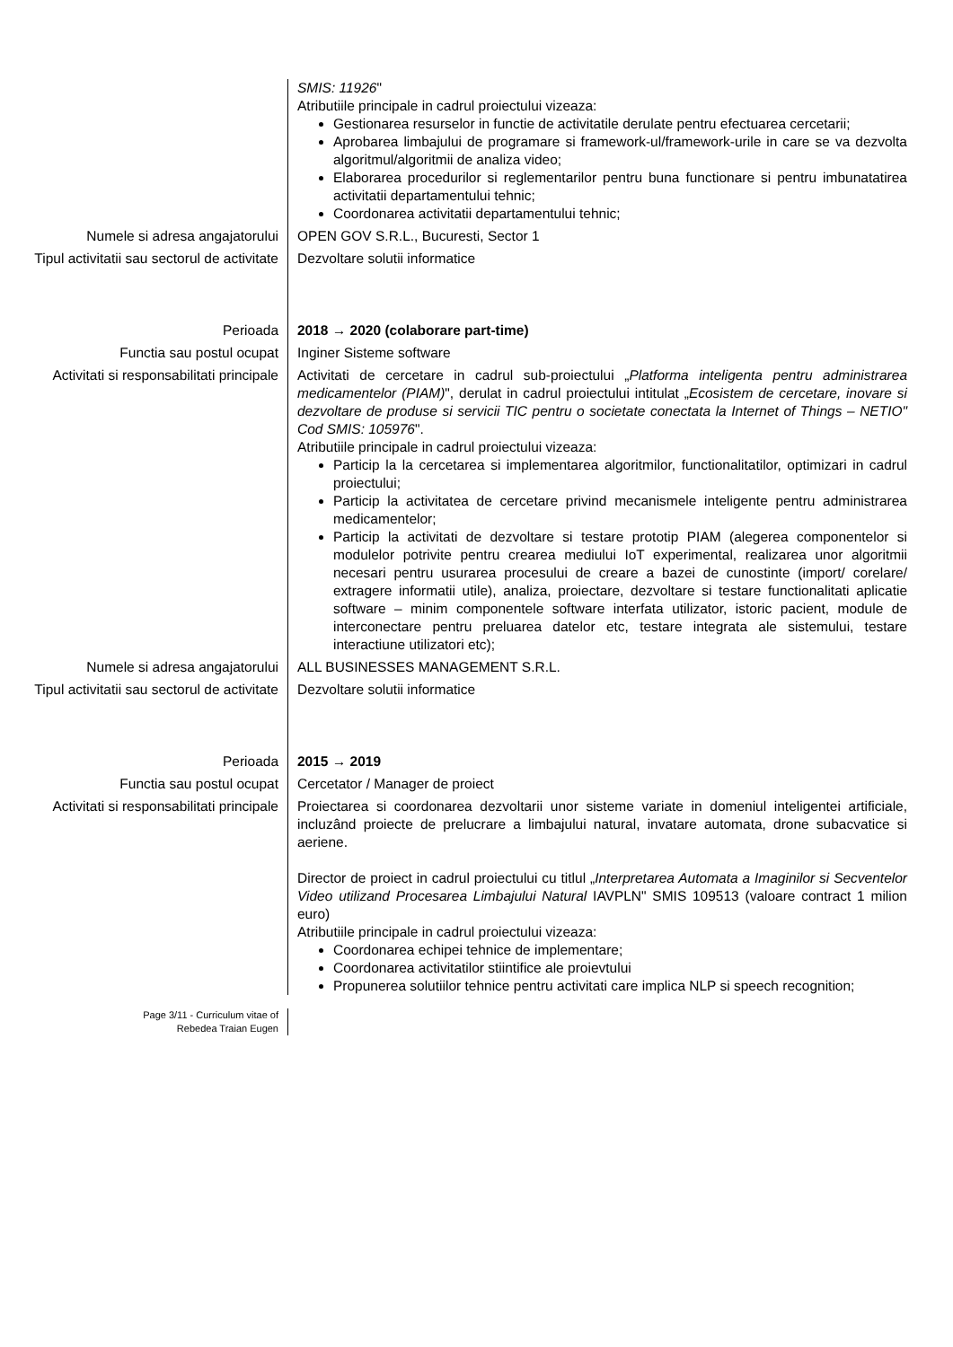SMIS: 11926"
Atributiile principale in cadrul proiectului vizeaza:
Gestionarea resurselor in functie de activitatile derulate pentru efectuarea cercetarii;
Aprobarea limbajului de programare si framework-ul/framework-urile in care se va dezvolta algoritmul/algoritmii de analiza video;
Elaborarea procedurilor si reglementarilor pentru buna functionare si pentru imbunatatirea activitatii departamentului tehnic;
Coordonarea activitatii departamentului tehnic;
Numele si adresa angajatorului OPEN GOV S.R.L., Bucuresti, Sector 1
Tipul activitatii sau sectorul de activitate
Dezvoltare solutii informatice
Perioada 2018 → 2020 (colaborare part-time)
Functia sau postul ocupat Inginer Sisteme software
Activitati si responsabilitati principale
Activitati de cercetare in cadrul sub-proiectului „Platforma inteligenta pentru administrarea medicamentelor (PIAM)", derulat in cadrul proiectului intitulat „Ecosistem de cercetare, inovare si dezvoltare de produse si servicii TIC pentru o societate conectata la Internet of Things – NETIO" Cod SMIS: 105976".
Atributiile principale in cadrul proiectului vizeaza:
Particip la la cercetarea si implementarea algoritmilor, functionalitatilor, optimizari in cadrul proiectului;
Particip la activitatea de cercetare privind mecanismele inteligente pentru administrarea medicamentelor;
Particip la activitati de dezvoltare si testare prototip PIAM (alegerea componentelor si modulelor potrivite pentru crearea mediului IoT experimental, realizarea unor algoritmii necesari pentru usurarea procesului de creare a bazei de cunostinte (import/ corelare/ extragere informatii utile), analiza, proiectare, dezvoltare si testare functionalitati aplicatie software – minim componentele software interfata utilizator, istoric pacient, module de interconectare pentru preluarea datelor etc, testare integrata ale sistemului, testare interactiune utilizatori etc);
Numele si adresa angajatorului ALL BUSINESSES MANAGEMENT S.R.L.
Tipul activitatii sau sectorul de activitate
Dezvoltare solutii informatice
Perioada 2015 → 2019
Functia sau postul ocupat Cercetator / Manager de proiect
Activitati si responsabilitati principale
Proiectarea si coordonarea dezvoltarii unor sisteme variate in domeniul inteligentei artificiale, incluzând proiecte de prelucrare a limbajului natural, invatare automata, drone subacvatice si aeriene.
Director de proiect in cadrul proiectului cu titlul „Interpretarea Automata a Imaginilor si Secventelor Video utilizand Procesarea Limbajului Natural IAVPLN" SMIS 109513 (valoare contract 1 milion euro)
Atributiile principale in cadrul proiectului vizeaza:
Coordonarea echipei tehnice de implementare;
Coordonarea activitatilor stiintifice ale proievtului
Propunerea solutiilor tehnice pentru activitati care implica NLP si speech recognition;
Page 3/11 - Curriculum vitae of
Rebedea Traian Eugen